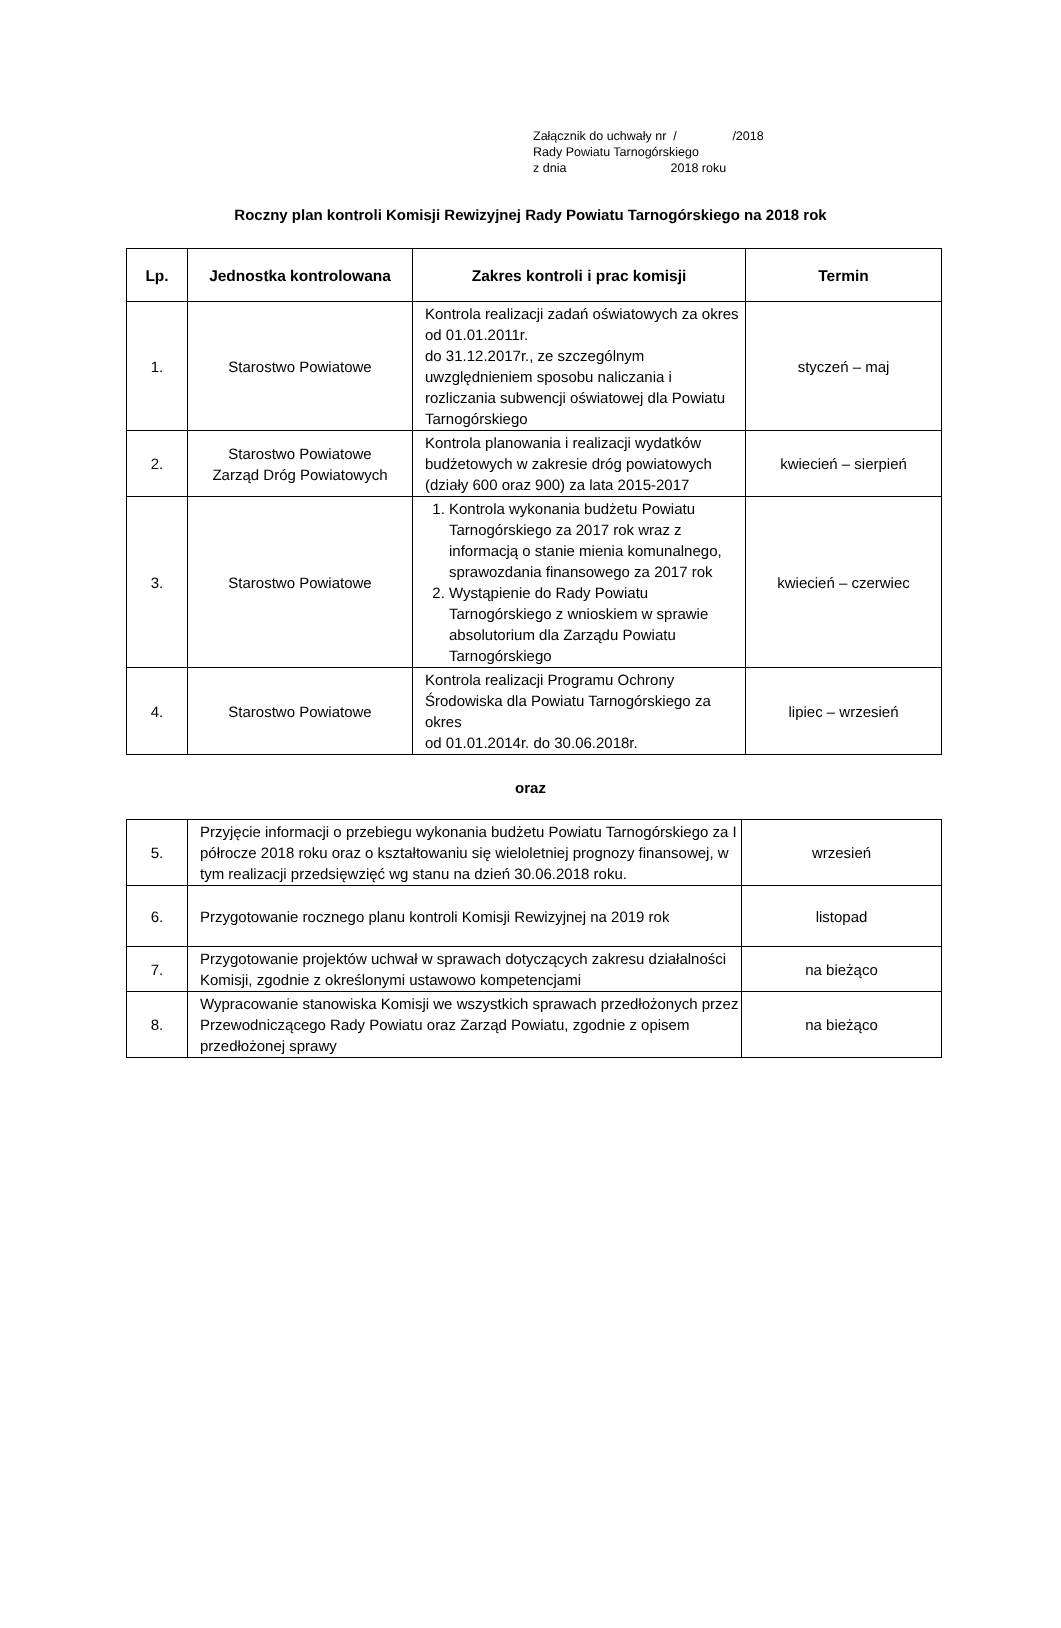Załącznik do uchwały nr / /2018
Rady Powiatu Tarnogórskiego
z dnia 2018 roku
Roczny plan kontroli Komisji Rewizyjnej Rady Powiatu Tarnogórskiego na 2018 rok
| Lp. | Jednostka kontrolowana | Zakres kontroli i prac komisji | Termin |
| --- | --- | --- | --- |
| 1. | Starostwo Powiatowe | Kontrola realizacji zadań oświatowych za okres od 01.01.2011r. do 31.12.2017r., ze szczególnym uwzględnieniem sposobu naliczania i rozliczania subwencji oświatowej dla Powiatu Tarnogórskiego | styczeń – maj |
| 2. | Starostwo Powiatowe Zarząd Dróg Powiatowych | Kontrola planowania i realizacji wydatków budżetowych w zakresie dróg powiatowych (działy 600 oraz 900) za lata 2015-2017 | kwiecień – sierpień |
| 3. | Starostwo Powiatowe | 1. Kontrola wykonania budżetu Powiatu Tarnogórskiego za 2017 rok wraz z informacją o stanie mienia komunalnego, sprawozdania finansowego za 2017 rok 2. Wystąpienie do Rady Powiatu Tarnogórskiego z wnioskiem w sprawie absolutorium dla Zarządu Powiatu Tarnogórskiego | kwiecień – czerwiec |
| 4. | Starostwo Powiatowe | Kontrola realizacji Programu Ochrony Środowiska dla Powiatu Tarnogórskiego za okres od 01.01.2014r. do 30.06.2018r. | lipiec – wrzesień |
oraz
| 5. | Przyjęcie informacji o przebiegu wykonania budżetu Powiatu Tarnogórskiego za I półrocze 2018 roku oraz o kształtowaniu się wieloletniej prognozy finansowej, w tym realizacji przedsięwzięć wg stanu na dzień 30.06.2018 roku. | wrzesień |
| 6. | Przygotowanie rocznego planu kontroli Komisji Rewizyjnej na 2019 rok | listopad |
| 7. | Przygotowanie projektów uchwał w sprawach dotyczących zakresu działalności Komisji, zgodnie z określonymi ustawowo kompetencjami | na bieżąco |
| 8. | Wypracowanie stanowiska Komisji we wszystkich sprawach przedłożonych przez Przewodniczącego Rady Powiatu oraz Zarząd Powiatu, zgodnie z opisem przedłożonej sprawy | na bieżąco |